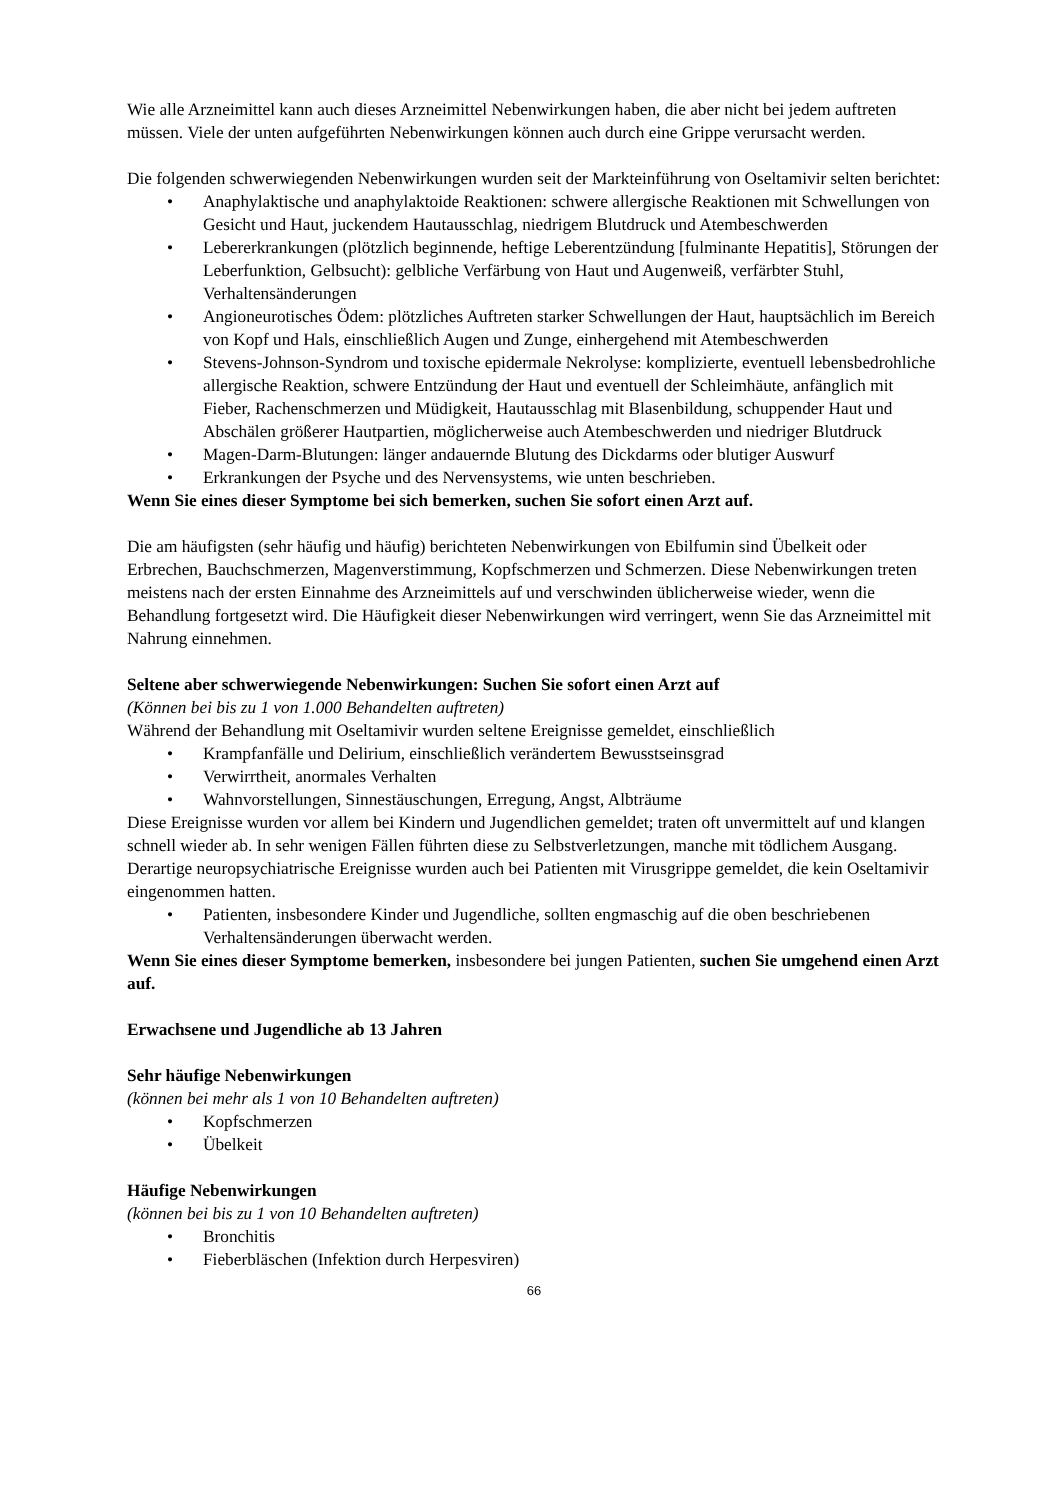Wie alle Arzneimittel kann auch dieses Arzneimittel Nebenwirkungen haben, die aber nicht bei jedem auftreten müssen. Viele der unten aufgeführten Nebenwirkungen können auch durch eine Grippe verursacht werden.
Die folgenden schwerwiegenden Nebenwirkungen wurden seit der Markteinführung von Oseltamivir selten berichtet:
• Anaphylaktische und anaphylaktoide Reaktionen: schwere allergische Reaktionen mit Schwellungen von Gesicht und Haut, juckendem Hautausschlag, niedrigem Blutdruck und Atembeschwerden
• Lebererkrankungen (plötzlich beginnende, heftige Leberentzündung [fulminante Hepatitis], Störungen der Leberfunktion, Gelbsucht): gelbliche Verfärbung von Haut und Augenweiß, verfärbter Stuhl, Verhaltensänderungen
• Angioneurotisches Ödem: plötzliches Auftreten starker Schwellungen der Haut, hauptsächlich im Bereich von Kopf und Hals, einschließlich Augen und Zunge, einhergehend mit Atembeschwerden
• Stevens-Johnson-Syndrom und toxische epidermale Nekrolyse: komplizierte, eventuell lebensbedrohliche allergische Reaktion, schwere Entzündung der Haut und eventuell der Schleimhäute, anfänglich mit Fieber, Rachenschmerzen und Müdigkeit, Hautausschlag mit Blasenbildung, schuppender Haut und Abschälen größerer Hautpartien, möglicherweise auch Atembeschwerden und niedriger Blutdruck
• Magen-Darm-Blutungen: länger andauernde Blutung des Dickdarms oder blutiger Auswurf
• Erkrankungen der Psyche und des Nervensystems, wie unten beschrieben.
Wenn Sie eines dieser Symptome bei sich bemerken, suchen Sie sofort einen Arzt auf.
Die am häufigsten (sehr häufig und häufig) berichteten Nebenwirkungen von Ebilfumin sind Übelkeit oder Erbrechen, Bauchschmerzen, Magenverstimmung, Kopfschmerzen und Schmerzen. Diese Nebenwirkungen treten meistens nach der ersten Einnahme des Arzneimittels auf und verschwinden üblicherweise wieder, wenn die Behandlung fortgesetzt wird. Die Häufigkeit dieser Nebenwirkungen wird verringert, wenn Sie das Arzneimittel mit Nahrung einnehmen.
Seltene aber schwerwiegende Nebenwirkungen: Suchen Sie sofort einen Arzt auf
(Können bei bis zu 1 von 1.000 Behandelten auftreten)
Während der Behandlung mit Oseltamivir wurden seltene Ereignisse gemeldet, einschließlich
• Krampfanfälle und Delirium, einschließlich verändertem Bewusstseinsgrad
• Verwirrtheit, anormales Verhalten
• Wahnvorstellungen, Sinnestäuschungen, Erregung, Angst, Albträume
Diese Ereignisse wurden vor allem bei Kindern und Jugendlichen gemeldet; traten oft unvermittelt auf und klangen schnell wieder ab. In sehr wenigen Fällen führten diese zu Selbstverletzungen, manche mit tödlichem Ausgang. Derartige neuropsychiatrische Ereignisse wurden auch bei Patienten mit Virusgrippe gemeldet, die kein Oseltamivir eingenommen hatten.
• Patienten, insbesondere Kinder und Jugendliche, sollten engmaschig auf die oben beschriebenen Verhaltensänderungen überwacht werden.
Wenn Sie eines dieser Symptome bemerken, insbesondere bei jungen Patienten, suchen Sie umgehend einen Arzt auf.
Erwachsene und Jugendliche ab 13 Jahren
Sehr häufige Nebenwirkungen
(können bei mehr als 1 von 10 Behandelten auftreten)
• Kopfschmerzen
• Übelkeit
Häufige Nebenwirkungen
(können bei bis zu 1 von 10 Behandelten auftreten)
• Bronchitis
• Fieberbläschen (Infektion durch Herpesviren)
66